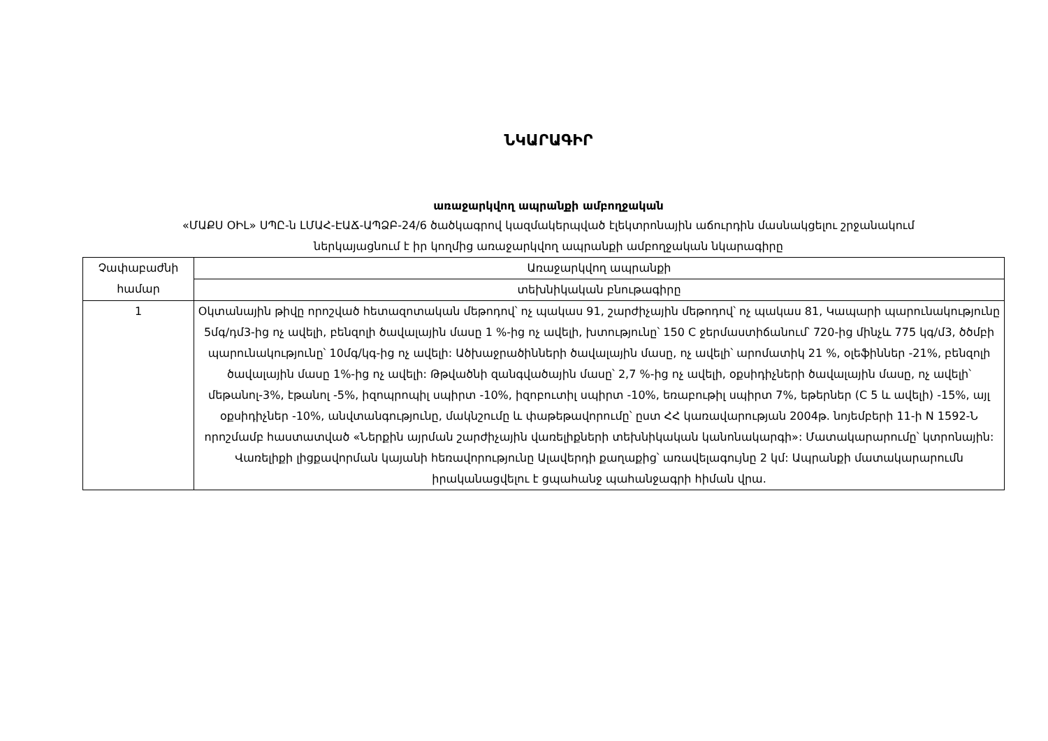ՆԿԱՐԱԳԻՐ
առաջարկվող ապրանքի ամբողջական
«ՄԱՔՍ ՕԻԼ» ՍՊԸ-ն ԼՄԱՀ-ԷԱՃ-ԱՊՁԲ-24/6 ծածկագրով կազմակերպված էլեկտրոնային աճուրդին մասնակցելու շրջանակում
ներկայացնում է իր կողմից առաջարկվող ապրանքի ամբողջական նկարագիրը
| Չափաբաժնի համար | Առաջարկվող ապրանքի |
| | տեխնիկական բնութագիրը |
| 1 | Օկտանային թիվը որոշված հետազոտական մեթոդով՝ ոչ պակաս 91, շարժիչային մեթոդով՝ ոչ պակաս 81, Կապարի պարունակությունը 5մգ/դմ3-ից ոչ ավելի, բենզոլի ծավալային մասը 1 %-ից ոչ ավելի, խտությունը՝ 150 C ջերմաստիճանում՝ 720-ից մինչև 775 կգ/մ3, ծծմբի պարունակությունը՝ 10մգ/կգ-ից ոչ ավելի: Ածխաջրածինների ծավալային մասը, ոչ ավելի՝ արոմատիկ 21 %, օլեֆիններ -21%, բենզոլի ծավալային մասը 1%-ից ոչ ավելի: Թթվածնի զանգվածային մասը՝ 2,7 %-ից ոչ ավելի, օքսիդիչների ծավալային մասը, ոչ ավելի՝ մեթանոլ-3%, էթանոլ -5%, իզոպրոպիլ սպիրտ -10%, իզոբուտիլ սպիրտ -10%, եռաբութիլ սպիրտ 7%, եթերներ (C 5 և ավելի) -15%, այլ օքսիդիչներ -10%, անվտանգությունը, մակնշումը և փաթեթավորումը՝ ըստ ՀՀ կառավարության 2004թ. նոյեմբերի 11-ի N 1592-Ն որոշմամբ հաստատված «Ներքին այրման շարժիչային վառելիքների տեխնիկական կանոնակարգի»: Մատակարարումը՝ կտրոնային: Վառելիքի լիցքավորման կայանի հեռավորությունը Ալավերդի քաղաքից՝ առավելագույնը 2 կմ: Ապրանքի մատակարարումն իրականացվելու է ցպահանջ պահանջագրի հիման վրա. |